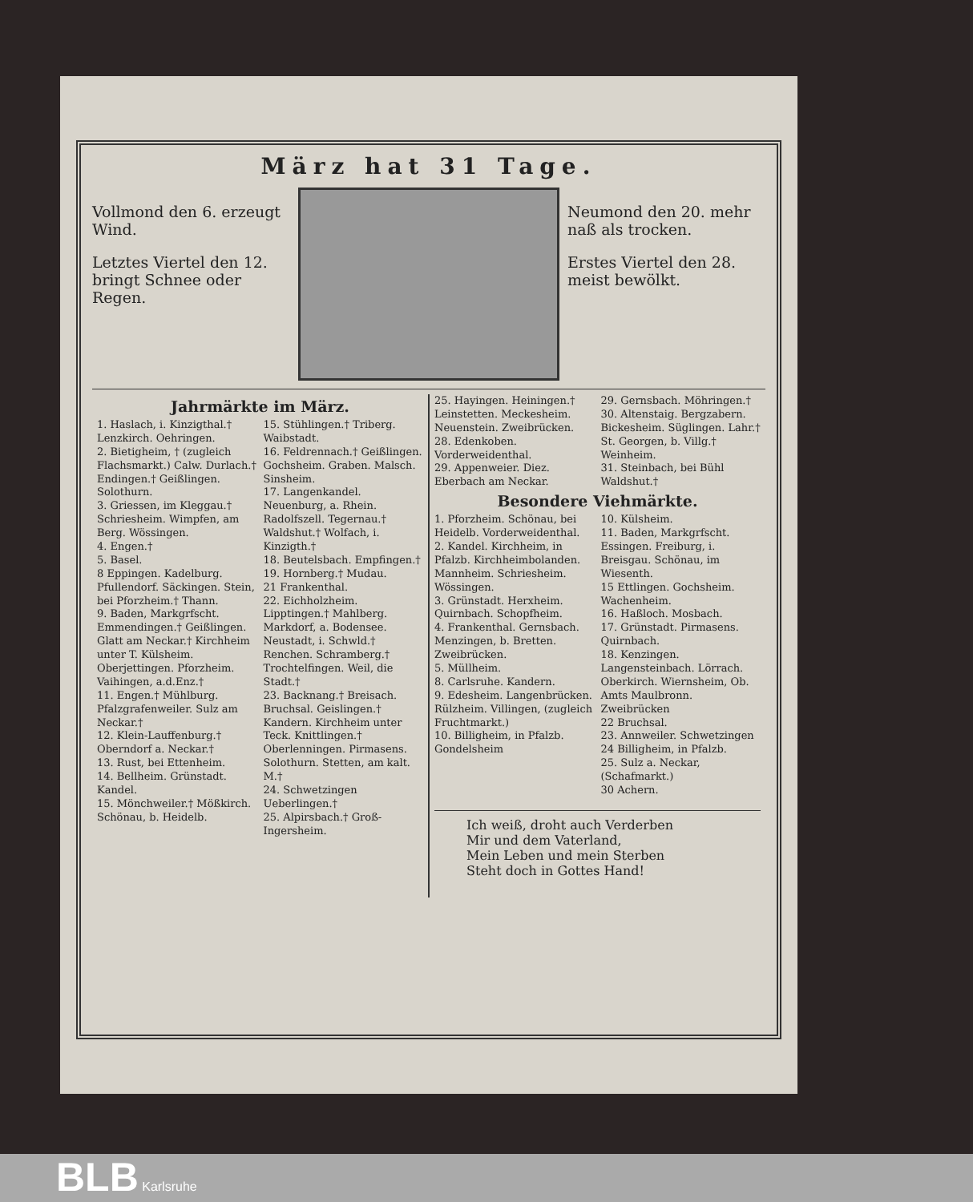März hat 31 Tage.
Vollmond den 6. erzeugt Wind.
Letztes Viertel den 12. bringt Schnee oder Regen.
Neumond den 20. mehr naß als trocken.
Erstes Viertel den 28. meist bewölkt.
Jahrmärkte im März.
1. Haslach, i. Kinzigthal.† Lenzkirch. Oehringen.
2. Bietigheim, † (zugleich Flachsmarkt.) Calw. Durlach.† Endingen.† Geißlingen. Solothurn.
3. Griessen, im Kleggau.† Schriesheim. Wimpfen, am Berg. Wössingen.
4. Engen.†
5. Basel.
8 Eppingen. Kadelburg. Pfullendorf. Säckingen. Stein, bei Pforzheim.† Thann.
9. Baden, Markgrfscht. Emmendingen.† Geißlingen. Glatt am Neckar.† Kirchheim unter T. Külsheim. Oberjettingen. Pforzheim. Vaihingen, a.d.Enz.†
11. Engen.† Mühlburg. Pfalzgrafenweiler. Sulz am Neckar.†
12. Klein-Lauffenburg.† Oberndorf a. Neckar.†
13. Rust, bei Ettenheim.
14. Bellheim. Grünstadt. Kandel.
15. Mönchweiler.† Mößkirch. Schönau, b. Heidelb.
15. Stühlingen.† Triberg. Waibstadt.
16. Feldrennach.† Geißlingen. Gochsheim. Graben. Malsch. Sinsheim.
17. Langenkandel. Neuenburg, a. Rhein. Radolfszell. Tegernau.† Waldshut.† Wolfach, i. Kinzigth.†
18. Beutelsbach. Empfingen.†
19. Hornberg.† Mudau.
21 Frankenthal.
22. Eichholzheim. Lipptingen.† Mahlberg. Markdorf, a. Bodensee. Neustadt, i. Schwld.† Renchen. Schramberg.† Trochtelfingen. Weil, die Stadt.†
23. Backnang.† Breisach. Bruchsal. Geislingen.† Kandern. Kirchheim unter Teck. Knittlingen.† Oberlenningen. Pirmasens. Solothurn. Stetten, am kalt. M.†
24. Schwetzingen Ueberlingen.†
25. Alpirsbach.† Groß-Ingersheim.
25. Hayingen. Heiningen.† Leinstetten. Meckesheim. Neuenstein. Zweibrücken.
28. Edenkoben. Vorderweidenthal.
29. Appenweier. Diez. Eberbach am Neckar.
29. Gernsbach. Möhringen.†
30. Altenstaig. Bergzabern. Bickesheim. Süglingen. Lahr.† St. Georgen, b. Villg.† Weinheim.
31. Steinbach, bei Bühl Waldshut.†
Besondere Viehmärkte.
1. Pforzheim. Schönau, bei Heidelb. Vorderweidenthal.
2. Kandel. Kirchheim, in Pfalzb. Kirchheimbolanden. Mannheim. Schriesheim. Wössingen.
3. Grünstadt. Herxheim. Quirnbach. Schopfheim.
4. Frankenthal. Gernsbach. Menzingen, b. Bretten. Zweibrücken.
5. Müllheim.
8. Carlsruhe. Kandern.
9. Edesheim. Langenbrücken. Rülzheim. Villingen, (zugleich Fruchtmarkt.)
10. Billigheim, in Pfalzb. Gondelsheim
10. Külsheim.
11. Baden, Markgrfscht. Essingen. Freiburg, i. Breisgau. Schönau, im Wiesenth.
15 Ettlingen. Gochsheim. Wachenheim.
16. Haßloch. Mosbach.
17. Grünstadt. Pirmasens. Quirnbach.
18. Kenzingen. Langensteinbach. Lörrach. Oberkirch. Wiernsheim, Ob. Amts Maulbronn. Zweibrücken
22 Bruchsal.
23. Annweiler. Schwetzingen
24 Billigheim, in Pfalzb.
25. Sulz a. Neckar, (Schafmarkt.)
30 Achern.
Ich weiß, droht auch Verderben
Mir und dem Vaterland,
Mein Leben und mein Sterben
Steht doch in Gottes Hand!
BLB Karlsruhe